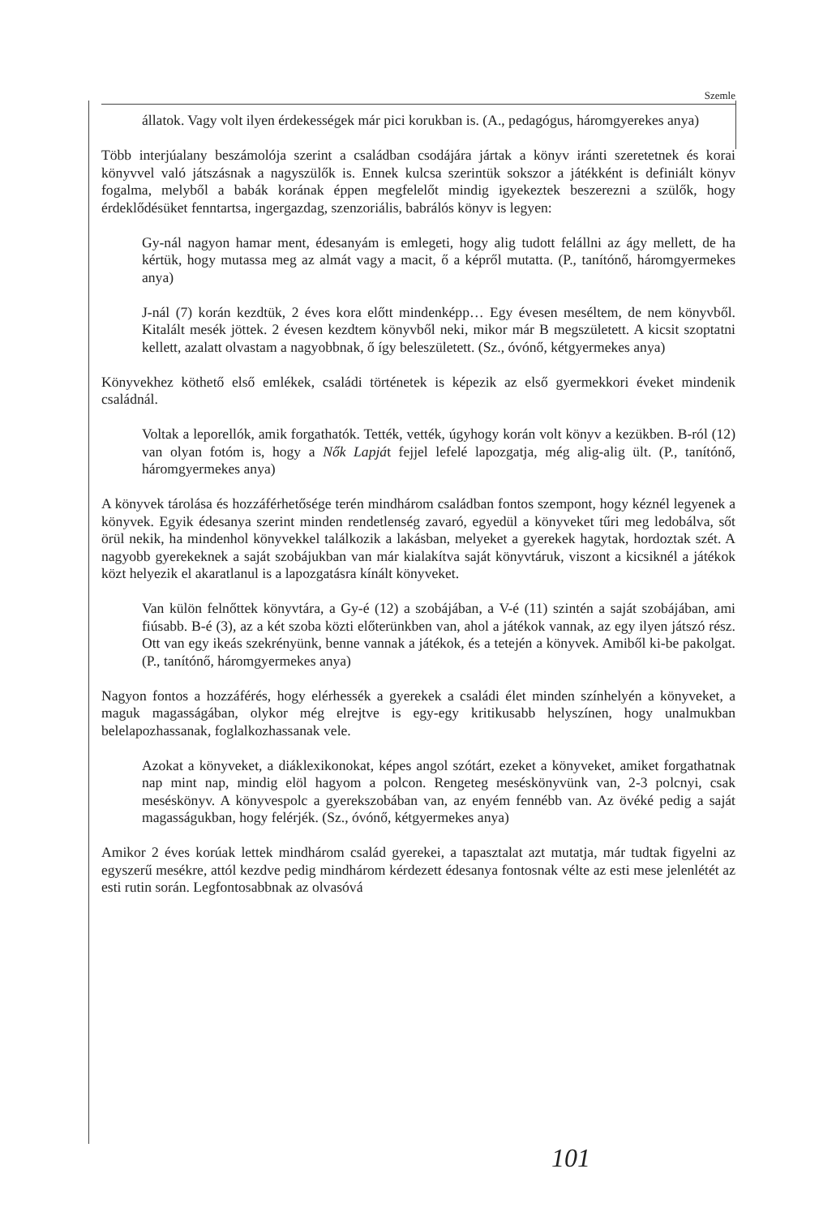Szemle
állatok. Vagy volt ilyen érdekességek már pici korukban is. (A., pedagógus, háromgyerekes anya)
Több interjúalany beszámolója szerint a családban csodájára jártak a könyv iránti szeretetnek és korai könyvvel való játszásnak a nagyszülők is. Ennek kulcsa szerintük sokszor a játékként is definiált könyv fogalma, melyből a babák korának éppen megfelelőt mindig igyekeztek beszerezni a szülők, hogy érdeklődésüket fenntartsa, ingergazdag, szenzoriális, babrálós könyv is legyen:
Gy-nál nagyon hamar ment, édesanyám is emlegeti, hogy alig tudott felállni az ágy mellett, de ha kértük, hogy mutassa meg az almát vagy a macit, ő a képről mutatta. (P., tanítónő, háromgyermekes anya)
J-nál (7) korán kezdtük, 2 éves kora előtt mindenképp… Egy évesen meséltem, de nem könyvből. Kitalált mesék jöttek. 2 évesen kezdtem könyvből neki, mikor már B megszületett. A kicsit szoptatni kellett, azalatt olvastam a nagyobbnak, ő így beleszületett. (Sz., óvónő, kétgyermekes anya)
Könyvekhez köthető első emlékek, családi történetek is képezik az első gyermekkori éveket mindenik családnál.
Voltak a leporellók, amik forgathatók. Tették, vették, úgyhogy korán volt könyv a kezükben. B-ról (12) van olyan fotóm is, hogy a Nők Lapját fejjel lefelé lapozgatja, még alig-alig ült. (P., tanítónő, háromgyermekes anya)
A könyvek tárolása és hozzáférhetősége terén mindhárom családban fontos szempont, hogy kéznél legyenek a könyvek. Egyik édesanya szerint minden rendetlenség zavaró, egyedül a könyveket tűri meg ledobálva, sőt örül nekik, ha mindenhol könyvekkel találkozik a lakásban, melyeket a gyerekek hagytak, hordoztak szét. A nagyobb gyerekeknek a saját szobájukban van már kialakítva saját könyvtáruk, viszont a kicsiknél a játékok közt helyezik el akaratlanul is a lapozgatásra kínált könyveket.
Van külön felnőttek könyvtára, a Gy-é (12) a szobájában, a V-é (11) szintén a saját szobájában, ami fiúsabb. B-é (3), az a két szoba közti előterünkben van, ahol a játékok vannak, az egy ilyen játszó rész. Ott van egy ikeás szekrényünk, benne vannak a játékok, és a tetején a könyvek. Amiből ki-be pakolgat. (P., tanítónő, háromgyermekes anya)
Nagyon fontos a hozzáférés, hogy elérhessék a gyerekek a családi élet minden színhelyén a könyveket, a maguk magasságában, olykor még elrejtve is egy-egy kritikusabb helyszínen, hogy unalmukban belelapozhassanak, foglalkozhassanak vele.
Azokat a könyveket, a diáklexikonokat, képes angol szótárt, ezeket a könyveket, amiket forgathatnak nap mint nap, mindig elöl hagyom a polcon. Rengeteg meséskönyvünk van, 2-3 polcnyi, csak meséskönyv. A könyvespolc a gyerekszobában van, az enyém fennébb van. Az övéké pedig a saját magasságukban, hogy felérjék. (Sz., óvónő, kétgyermekes anya)
Amikor 2 éves korúak lettek mindhárom család gyerekei, a tapasztalat azt mutatja, már tudtak figyelni az egyszerű mesékre, attól kezdve pedig mindhárom kérdezett édesanya fontosnak vélte az esti mese jelenlétét az esti rutin során. Legfontosabbnak az olvasóvá
101